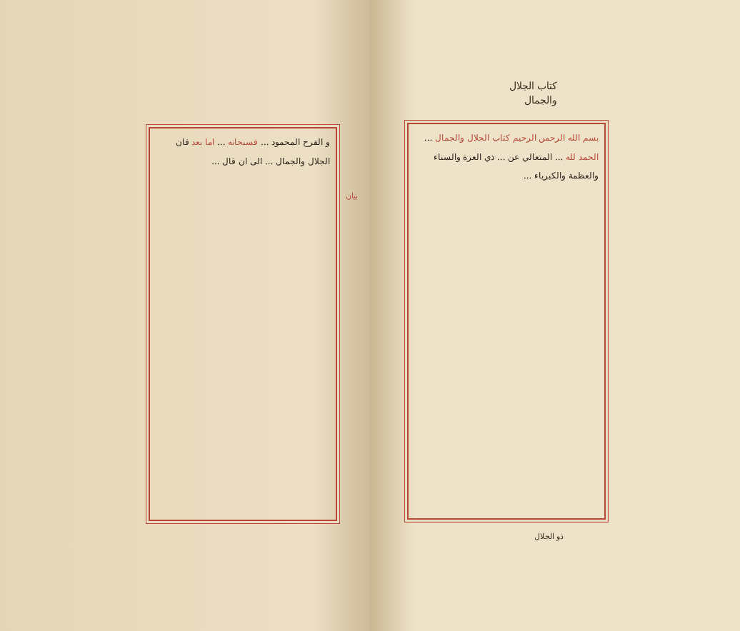و الفرح المحمود ... فسبحانه ... اما بعد فان الجلال والجمال ... الى ان قال ...
بيان
كتاب الجلال
والجمال
بسم الله الرحمن الرحيم كتاب الجلال والجمال ... الحمد لله ... المتعالي عن ... ذي العزة والسناء والعظمة والكبرياء ...
ذو الجلال